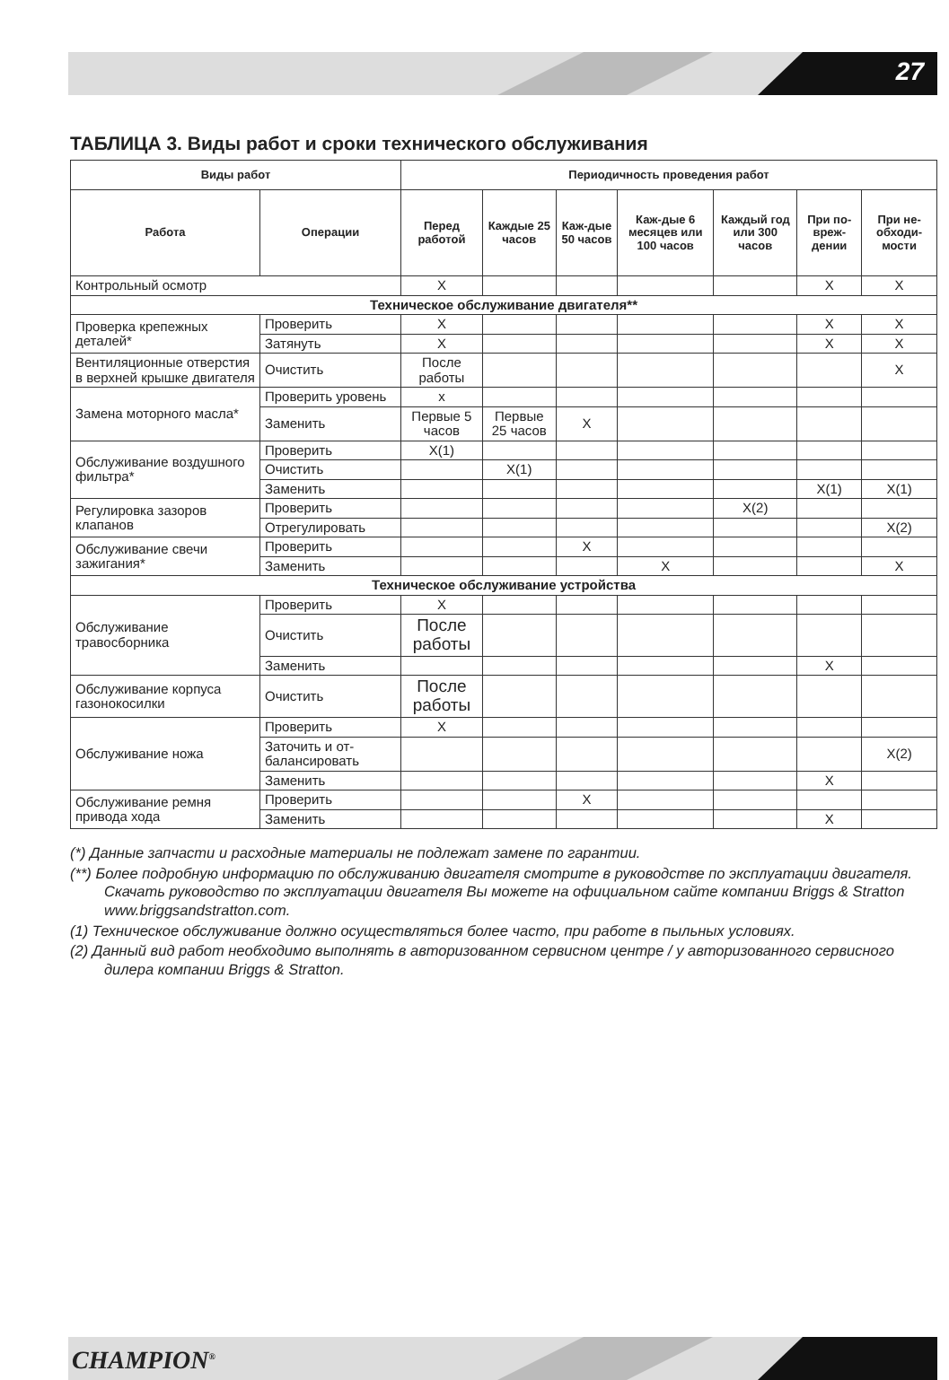27
ТАБЛИЦА 3. Виды работ и сроки технического обслуживания
| Виды работ | | Периодичность проведения работ | | | | | | |
| --- | --- | --- | --- | --- | --- | --- | --- | --- |
| Работа | Операции | Перед работой | Каждые 25 часов | Каж-дые 50 часов | Каж-дые 6 месяцев или 100 часов | Каждый год или 300 часов | При по-вреж-дении | При не-обходи-мости |
| Контрольный осмотр | | X | | | | | X | X |
| Техническое обслуживание двигателя** | | | | | | | | |
| Проверка крепежных деталей* | Проверить | X | | | | | X | X |
| | Затянуть | X | | | | | X | X |
| Вентиляционные отверстия в верхней крышке двигателя | Очистить | После работы | | | | | | X |
| Замена моторного масла* | Проверить уровень | x | | | | | | |
| | Заменить | Первые 5 часов | Первые 25 часов | X | | | | |
| Обслуживание воздушного фильтра* | Проверить | X(1) | | | | | | |
| | Очистить | | X(1) | | | | | |
| | Заменить | | | | | | X(1) | X(1) |
| Регулировка зазоров клапанов | Проверить | | | | | X(2) | | |
| | Отрегулировать | | | | | | | X(2) |
| Обслуживание свечи зажигания* | Проверить | | | X | | | | |
| | Заменить | | | | X | | | X |
| Техническое обслуживание устройства | | | | | | | | |
| Обслуживание травосборника | Проверить | X | | | | | | |
| | Очистить | После работы | | | | | | |
| | Заменить | | | | | | X | |
| Обслуживание корпуса газонокосилки | Очистить | После работы | | | | | | |
| Обслуживание ножа | Проверить | X | | | | | | |
| | Заточить и от-балансировать | | | | | | | X(2) |
| | Заменить | | | | | | X | |
| Обслуживание ремня привода хода | Проверить | | | X | | | | |
| | Заменить | | | | | | X | |
(*) Данные запчасти и расходные материалы не подлежат замене по гарантии.
(**) Более подробную информацию по обслуживанию двигателя смотрите в руководстве по эксплуатации двигателя. Скачать руководство по эксплуатации двигателя Вы можете на официальном сайте компании Briggs & Stratton www.briggsandstratton.com.
(1) Техническое обслуживание должно осуществляться более часто, при работе в пыльных условиях.
(2) Данный вид работ необходимо выполнять в авторизованном сервисном центре / у авторизованного сервисного дилера компании Briggs & Stratton.
CHAMPION<sup>®</sup>